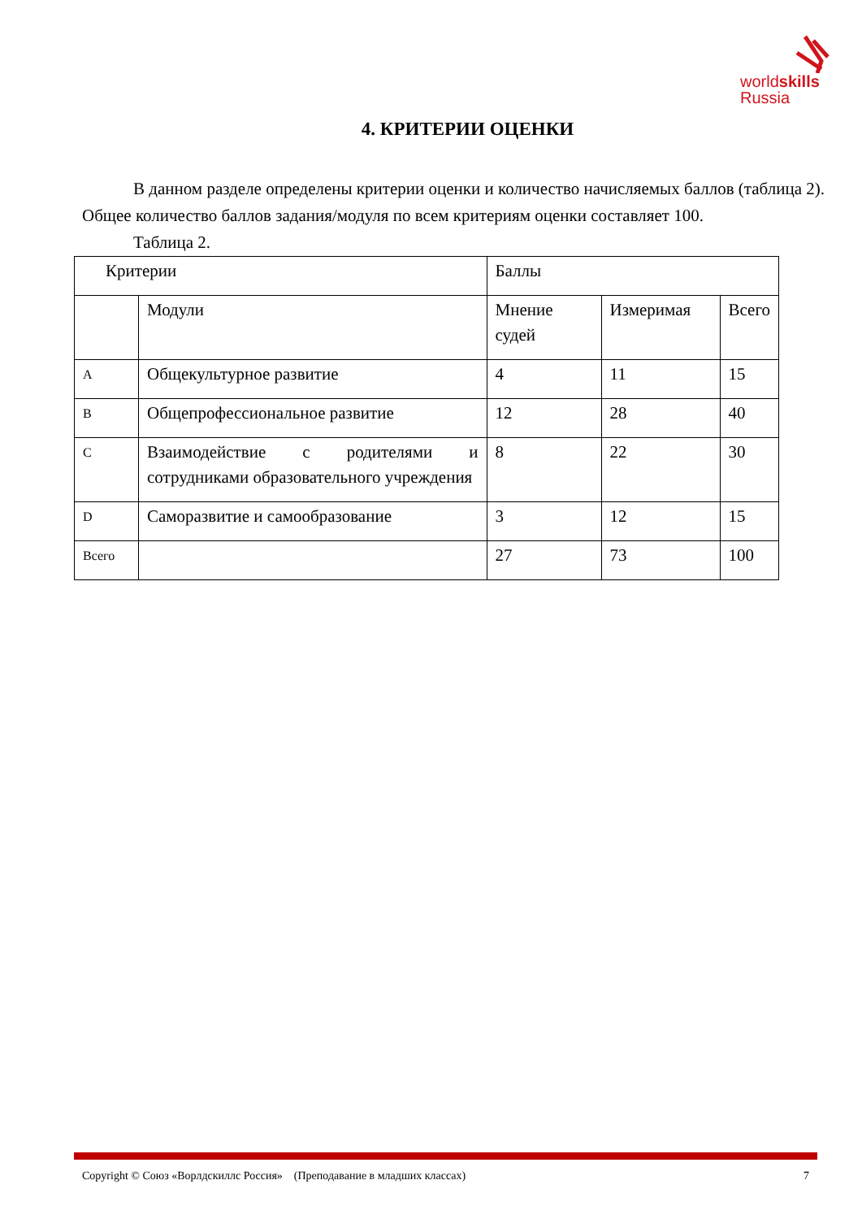worldskills
Russia
4. КРИТЕРИИ ОЦЕНКИ
В данном разделе определены критерии оценки и количество начисляемых баллов (таблица 2). Общее количество баллов задания/модуля по всем критериям оценки составляет 100.
Таблица 2.
| Критерии | | Баллы | | |
| --- | --- | --- | --- | --- |
| | Модули | Мнение судей | Измеримая | Всего |
| A | Общекультурное развитие | 4 | 11 | 15 |
| B | Общепрофессиональное развитие | 12 | 28 | 40 |
| C | Взаимодействие с родителями и сотрудниками образовательного учреждения | 8 | 22 | 30 |
| D | Саморазвитие и самообразование | 3 | 12 | 15 |
| Всего | | 27 | 73 | 100 |
Copyright © Союз «Ворлдскиллс Россия» (Преподавание в младших классах) 7